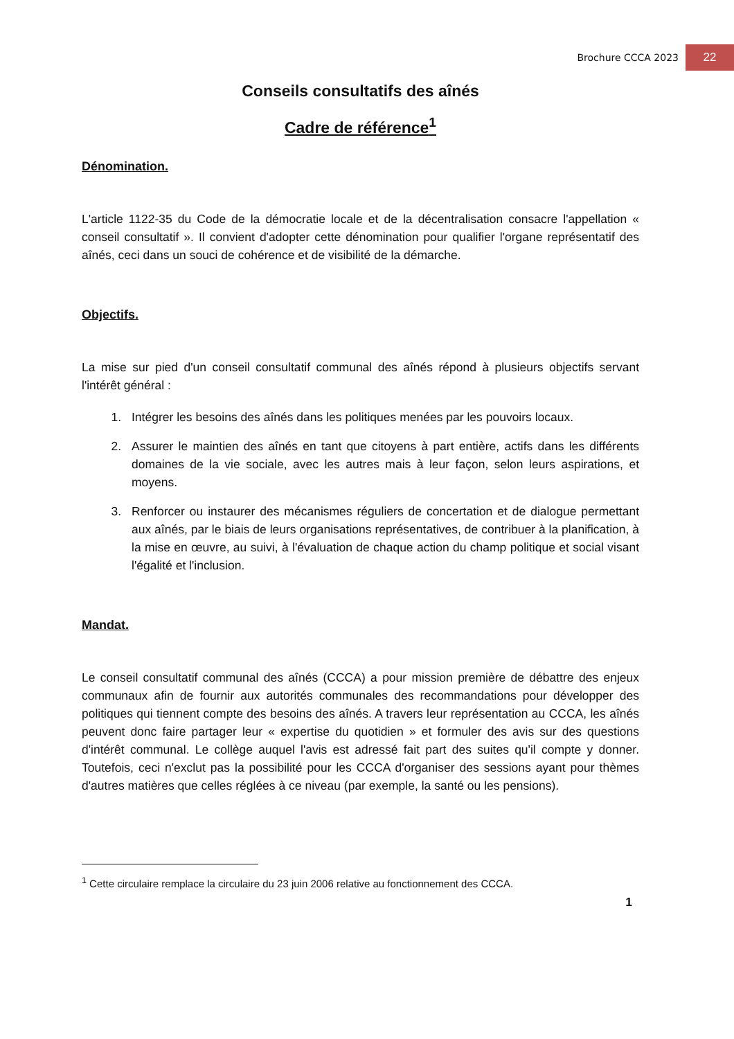Brochure CCCA 2023 22
Conseils consultatifs des aînés
Cadre de référence<sup>1</sup>
Dénomination.
L'article 1122-35 du Code de la démocratie locale et de la décentralisation consacre l'appellation « conseil consultatif ». Il convient d'adopter cette dénomination pour qualifier l'organe représentatif des aînés, ceci dans un souci de cohérence et de visibilité de la démarche.
Objectifs.
La mise sur pied d'un conseil consultatif communal des aînés répond à plusieurs objectifs servant l'intérêt général :
1. Intégrer les besoins des aînés dans les politiques menées par les pouvoirs locaux.
2. Assurer le maintien des aînés en tant que citoyens à part entière, actifs dans les différents domaines de la vie sociale, avec les autres mais à leur façon, selon leurs aspirations, et moyens.
3. Renforcer ou instaurer des mécanismes réguliers de concertation et de dialogue permettant aux aînés, par le biais de leurs organisations représentatives, de contribuer à la planification, à la mise en œuvre, au suivi, à l'évaluation de chaque action du champ politique et social visant l'égalité et l'inclusion.
Mandat.
Le conseil consultatif communal des aînés (CCCA) a pour mission première de débattre des enjeux communaux afin de fournir aux autorités communales des recommandations pour développer des politiques qui tiennent compte des besoins des aînés. A travers leur représentation au CCCA, les aînés peuvent donc faire partager leur « expertise du quotidien » et formuler des avis sur des questions d'intérêt communal. Le collège auquel l'avis est adressé fait part des suites qu'il compte y donner. Toutefois, ceci n'exclut pas la possibilité pour les CCCA d'organiser des sessions ayant pour thèmes d'autres matières que celles réglées à ce niveau (par exemple, la santé ou les pensions).
<sup>1</sup> Cette circulaire remplace la circulaire du 23 juin 2006 relative au fonctionnement des CCCA.
1